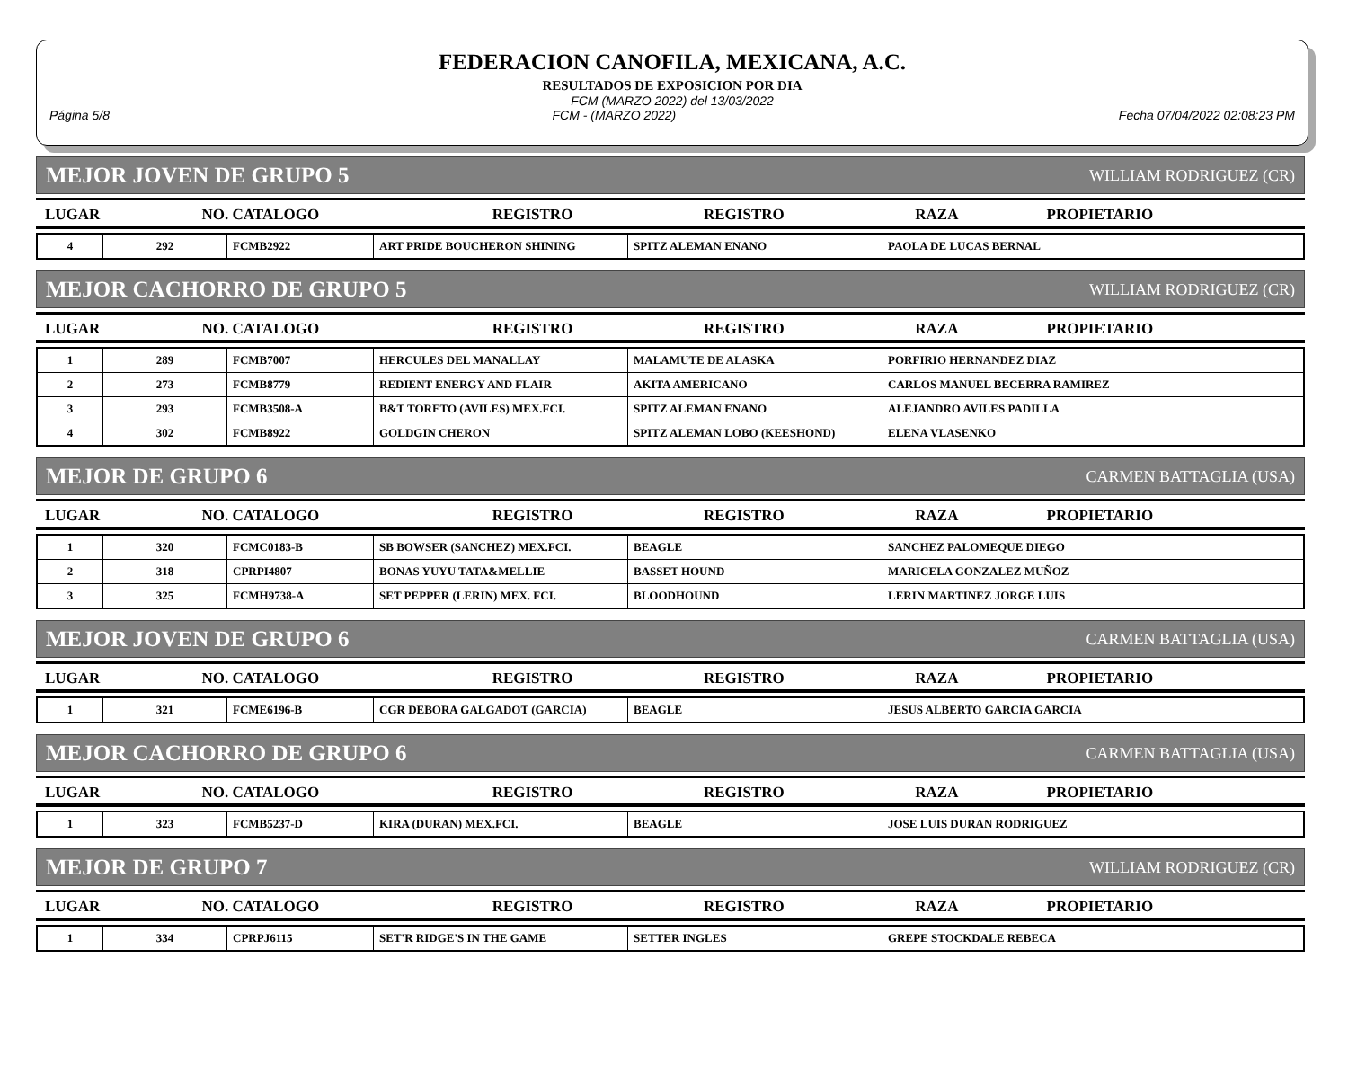FEDERACION CANOFILA, MEXICANA, A.C.
RESULTADOS DE EXPOSICION POR DIA
FCM (MARZO 2022) del 13/03/2022
Página 5/8 FCM - (MARZO 2022) Fecha 07/04/2022 02:08:23 PM
MEJOR JOVEN DE GRUPO 5 WILLIAM RODRIGUEZ (CR)
| LUGAR | NO. CATALOGO | REGISTRO | REGISTRO | RAZA | PROPIETARIO |
| --- | --- | --- | --- | --- | --- |
| 4 | 292 | FCMB2922 | ART PRIDE BOUCHERON SHINING | SPITZ ALEMAN ENANO | PAOLA DE LUCAS BERNAL |
MEJOR CACHORRO DE GRUPO 5 WILLIAM RODRIGUEZ (CR)
| LUGAR | NO. CATALOGO | REGISTRO | REGISTRO | RAZA | PROPIETARIO |
| --- | --- | --- | --- | --- | --- |
| 1 | 289 | FCMB7007 | HERCULES DEL MANALLAY | MALAMUTE DE ALASKA | PORFIRIO HERNANDEZ DIAZ |
| 2 | 273 | FCMB8779 | REDIENT ENERGY AND FLAIR | AKITA AMERICANO | CARLOS MANUEL BECERRA RAMIREZ |
| 3 | 293 | FCMB3508-A | B&T TORETO (AVILES) MEX.FCI. | SPITZ ALEMAN ENANO | ALEJANDRO AVILES PADILLA |
| 4 | 302 | FCMB8922 | GOLDGIN CHERON | SPITZ ALEMAN LOBO (KEESHOND) | ELENA VLASENKO |
MEJOR DE GRUPO 6 CARMEN BATTAGLIA (USA)
| LUGAR | NO. CATALOGO | REGISTRO | REGISTRO | RAZA | PROPIETARIO |
| --- | --- | --- | --- | --- | --- |
| 1 | 320 | FCMC0183-B | SB BOWSER (SANCHEZ) MEX.FCI. | BEAGLE | SANCHEZ PALOMEQUE DIEGO |
| 2 | 318 | CPRPI4807 | BONAS YUYU TATA&MELLIE | BASSET HOUND | MARICELA GONZALEZ MUÑOZ |
| 3 | 325 | FCMH9738-A | SET PEPPER (LERIN) MEX. FCI. | BLOODHOUND | LERIN MARTINEZ JORGE LUIS |
MEJOR JOVEN DE GRUPO 6 CARMEN BATTAGLIA (USA)
| LUGAR | NO. CATALOGO | REGISTRO | REGISTRO | RAZA | PROPIETARIO |
| --- | --- | --- | --- | --- | --- |
| 1 | 321 | FCME6196-B | CGR DEBORA GALGADOT (GARCIA) | BEAGLE | JESUS ALBERTO GARCIA GARCIA |
MEJOR CACHORRO DE GRUPO 6 CARMEN BATTAGLIA (USA)
| LUGAR | NO. CATALOGO | REGISTRO | REGISTRO | RAZA | PROPIETARIO |
| --- | --- | --- | --- | --- | --- |
| 1 | 323 | FCMB5237-D | KIRA (DURAN) MEX.FCI. | BEAGLE | JOSE LUIS DURAN RODRIGUEZ |
MEJOR DE GRUPO 7 WILLIAM RODRIGUEZ (CR)
| LUGAR | NO. CATALOGO | REGISTRO | REGISTRO | RAZA | PROPIETARIO |
| --- | --- | --- | --- | --- | --- |
| 1 | 334 | CPRPJ6115 | SET'R RIDGE'S IN THE GAME | SETTER INGLES | GREPE STOCKDALE REBECA |